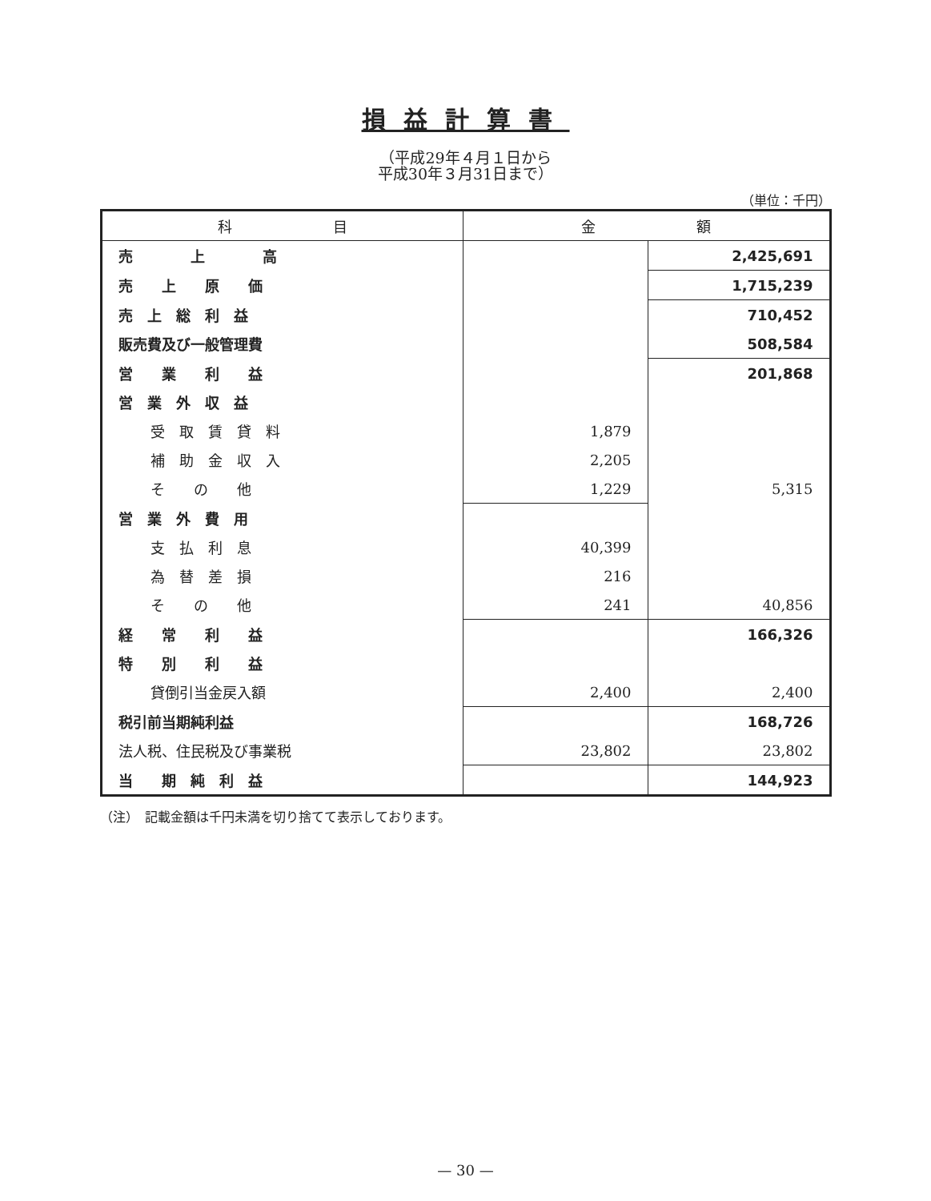損益計算書
（平成29年４月１日から
平成30年３月31日まで）
（単位：千円）
| 科 目 | 金 額 | |
| --- | --- | --- |
| 売 上 高 | | 2,425,691 |
| 売 上 原 価 | | 1,715,239 |
| 売 上 総 利 益 | | 710,452 |
| 販売費及び一般管理費 | | 508,584 |
| 営 業 利 益 | | 201,868 |
| 営 業 外 収 益 | | |
| 受 取 賃 貸 料 | 1,879 | |
| 補 助 金 収 入 | 2,205 | |
| そ の 他 | 1,229 | 5,315 |
| 営 業 外 費 用 | | |
| 支 払 利 息 | 40,399 | |
| 為 替 差 損 | 216 | |
| そ の 他 | 241 | 40,856 |
| 経 常 利 益 | | 166,326 |
| 特 別 利 益 | | |
| 貸倒引当金戻入額 | 2,400 | 2,400 |
| 税引前当期純利益 | | 168,726 |
| 法人税、住民税及び事業税 | 23,802 | 23,802 |
| 当 期 純 利 益 | | 144,923 |
（注）　記載金額は千円未満を切り捨てて表示しております。
— 30 —